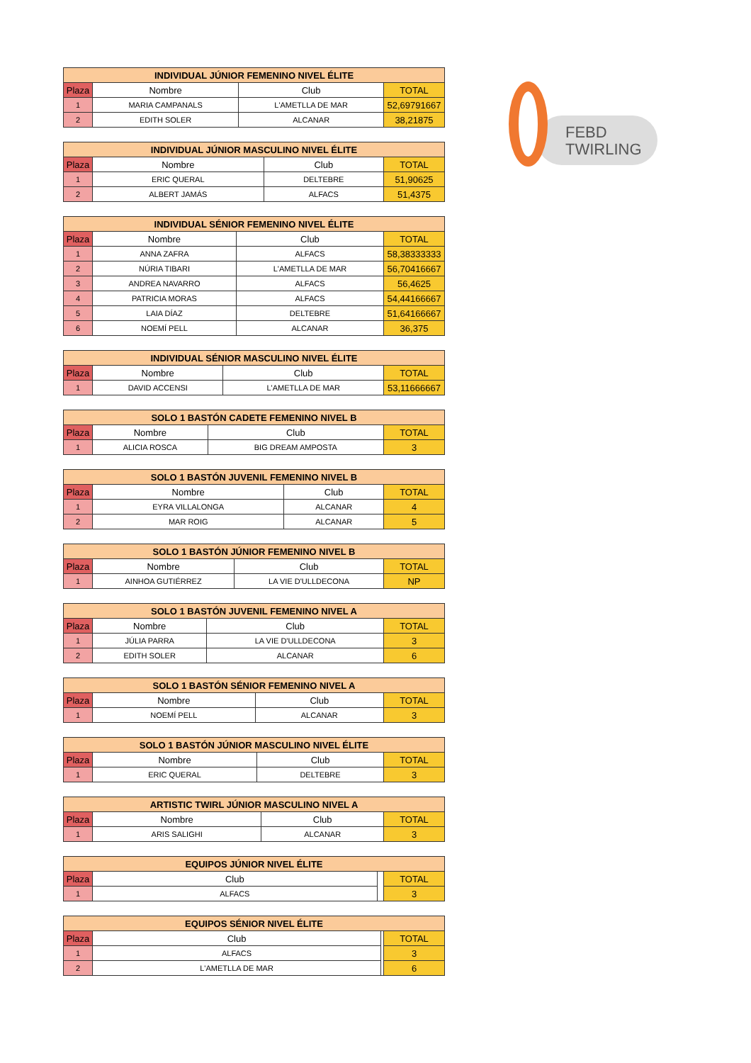FEBD
TWIRLING
| INDIVIDUAL JÚNIOR FEMENINO NIVEL ÉLITE | | | |
| --- | --- | --- | --- |
| Plaza | Nombre | Club | TOTAL |
| 1 | MARIA CAMPANALS | L'AMETLLA DE MAR | 52,69791667 |
| 2 | EDITH SOLER | ALCANAR | 38,21875 |
| INDIVIDUAL JÚNIOR MASCULINO NIVEL ÉLITE | | | |
| --- | --- | --- | --- |
| Plaza | Nombre | Club | TOTAL |
| 1 | ERIC QUERAL | DELTEBRE | 51,90625 |
| 2 | ALBERT JAMÁS | ALFACS | 51,4375 |
| INDIVIDUAL SÉNIOR FEMENINO NIVEL ÉLITE | | | |
| --- | --- | --- | --- |
| Plaza | Nombre | Club | TOTAL |
| 1 | ANNA ZAFRA | ALFACS | 58,38333333 |
| 2 | NÚRIA TIBARI | L'AMETLLA DE MAR | 56,70416667 |
| 3 | ANDREA NAVARRO | ALFACS | 56,4625 |
| 4 | PATRICIA MORAS | ALFACS | 54,44166667 |
| 5 | LAIA DÍAZ | DELTEBRE | 51,64166667 |
| 6 | NOEMÍ PELL | ALCANAR | 36,375 |
| INDIVIDUAL SÉNIOR MASCULINO NIVEL ÉLITE | | | |
| --- | --- | --- | --- |
| Plaza | Nombre | Club | TOTAL |
| 1 | DAVID ACCENSI | L'AMETLLA DE MAR | 53,11666667 |
| SOLO 1 BASTÓN CADETE FEMENINO NIVEL B | | | |
| --- | --- | --- | --- |
| Plaza | Nombre | Club | TOTAL |
| 1 | ALICIA ROSCA | BIG DREAM AMPOSTA | 3 |
| SOLO 1 BASTÓN JUVENIL FEMENINO NIVEL B | | | |
| --- | --- | --- | --- |
| Plaza | Nombre | Club | TOTAL |
| 1 | EYRA VILLALONGA | ALCANAR | 4 |
| 2 | MAR ROIG | ALCANAR | 5 |
| SOLO 1 BASTÓN JÚNIOR FEMENINO NIVEL B | | | |
| --- | --- | --- | --- |
| Plaza | Nombre | Club | TOTAL |
| 1 | AINHOA GUTIÉRREZ | LA VIE D'ULLDECONA | NP |
| SOLO 1 BASTÓN JUVENIL FEMENINO NIVEL A | | | |
| --- | --- | --- | --- |
| Plaza | Nombre | Club | TOTAL |
| 1 | JÚLIA PARRA | LA VIE D'ULLDECONA | 3 |
| 2 | EDITH SOLER | ALCANAR | 6 |
| SOLO 1 BASTÓN SÉNIOR FEMENINO NIVEL A | | | |
| --- | --- | --- | --- |
| Plaza | Nombre | Club | TOTAL |
| 1 | NOEMÍ PELL | ALCANAR | 3 |
| SOLO 1 BASTÓN JÚNIOR MASCULINO NIVEL ÉLITE | | | |
| --- | --- | --- | --- |
| Plaza | Nombre | Club | TOTAL |
| 1 | ERIC QUERAL | DELTEBRE | 3 |
| ARTISTIC TWIRL JÚNIOR MASCULINO NIVEL A | | | |
| --- | --- | --- | --- |
| Plaza | Nombre | Club | TOTAL |
| 1 | ARIS SALIGHI | ALCANAR | 3 |
| EQUIPOS JÚNIOR NIVEL ÉLITE | | | |
| --- | --- | --- | --- |
| Plaza | Club | | TOTAL |
| 1 | ALFACS | | 3 |
| EQUIPOS SÉNIOR NIVEL ÉLITE | | | |
| --- | --- | --- | --- |
| Plaza | Club | | TOTAL |
| 1 | ALFACS | | 3 |
| 2 | L'AMETLLA DE MAR | | 6 |